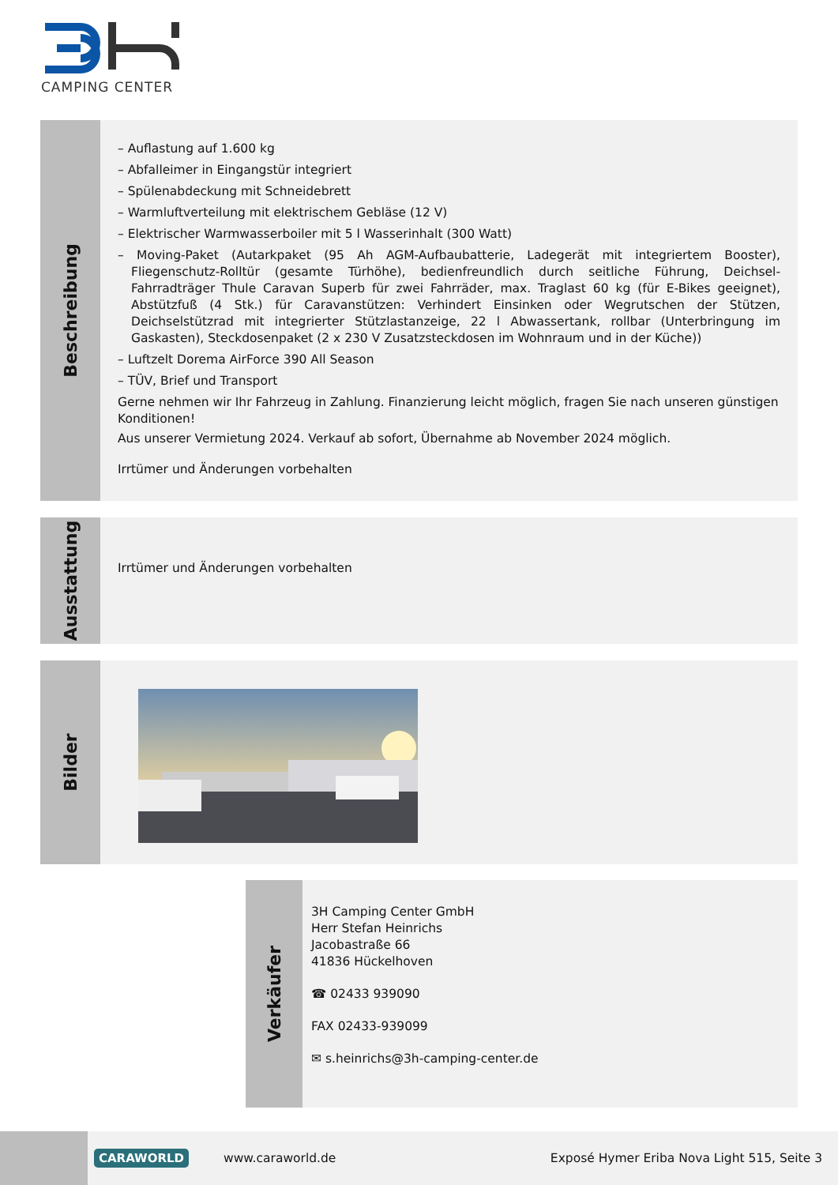CAMPING CENTER
Beschreibung
– Auflastung auf 1.600 kg
– Abfalleimer in Eingangstür integriert
– Spülenabdeckung mit Schneidebrett
– Warmluftverteilung mit elektrischem Gebläse (12 V)
– Elektrischer Warmwasserboiler mit 5 l Wasserinhalt (300 Watt)
– Moving-Paket (Autarkpaket (95 Ah AGM-Aufbaubatterie, Ladegerät mit integriertem Booster), Fliegenschutz-Rolltür (gesamte Türhöhe), bedienfreundlich durch seitliche Führung, Deichsel-Fahrradträger Thule Caravan Superb für zwei Fahrräder, max. Traglast 60 kg (für E-Bikes geeignet), Abstützfuß (4 Stk.) für Caravanstützen: Verhindert Einsinken oder Wegrutschen der Stützen, Deichselstützrad mit integrierter Stützlastanzeige, 22 l Abwassertank, rollbar (Unterbringung im Gaskasten), Steckdosenpaket (2 x 230 V Zusatzsteckdosen im Wohnraum und in der Küche))
– Luftzelt Dorema AirForce 390 All Season
– TÜV, Brief und Transport
Gerne nehmen wir Ihr Fahrzeug in Zahlung. Finanzierung leicht möglich, fragen Sie nach unseren günstigen Konditionen!
Aus unserer Vermietung 2024. Verkauf ab sofort, Übernahme ab November 2024 möglich.
Irrtümer und Änderungen vorbehalten
Ausstattung
Irrtümer und Änderungen vorbehalten
Bilder
Verkäufer
3H Camping Center GmbH
Herr Stefan Heinrichs
Jacobastraße 66
41836 Hückelhoven
☎ 02433 939090
FAX 02433-939099
✉ s.heinrichs@3h-camping-center.de
CARAWORLD
www.caraworld.de
Exposé Hymer Eriba Nova Light 515, Seite 3